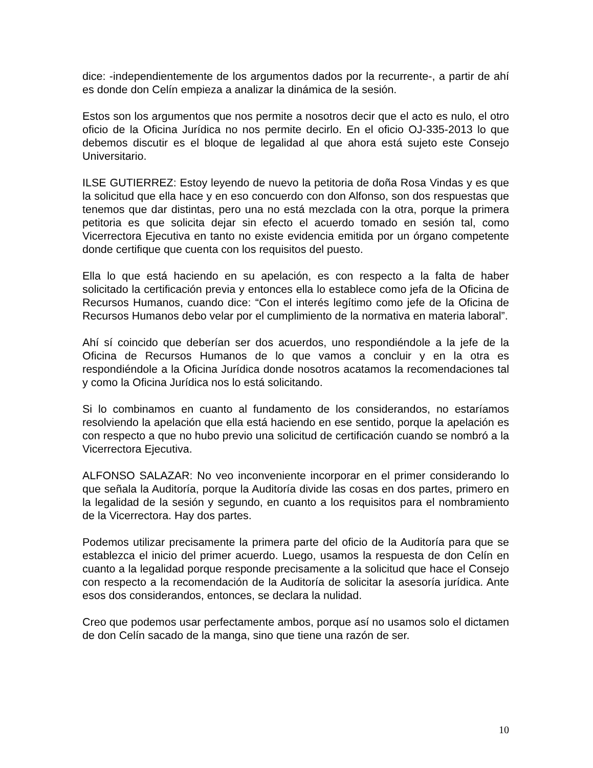dice: -independientemente de los argumentos dados por la recurrente-, a partir de ahí es donde don Celín empieza a analizar la dinámica de la sesión.
Estos son los argumentos que nos permite a nosotros decir que el acto es nulo, el otro oficio de la Oficina Jurídica no nos permite decirlo. En el oficio OJ-335-2013 lo que debemos discutir es el bloque de legalidad al que ahora está sujeto este Consejo Universitario.
ILSE GUTIERREZ: Estoy leyendo de nuevo la petitoria de doña Rosa Vindas y es que la solicitud que ella hace y en eso concuerdo con don Alfonso, son dos respuestas que tenemos que dar distintas, pero una no está mezclada con la otra, porque la primera petitoria es que solicita dejar sin efecto el acuerdo tomado en sesión tal, como Vicerrectora Ejecutiva en tanto no existe evidencia emitida por un órgano competente donde certifique que cuenta con los requisitos del puesto.
Ella lo que está haciendo en su apelación, es con respecto a la falta de haber solicitado la certificación previa y entonces ella lo establece como jefa de la Oficina de Recursos Humanos, cuando dice: “Con el interés legítimo como jefe de la Oficina de Recursos Humanos debo velar por el cumplimiento de la normativa en materia laboral”.
Ahí sí coincido que deberían ser dos acuerdos, uno respondiéndole a la jefe de la Oficina de Recursos Humanos de lo que vamos a concluir y en la otra es respondiéndole a la Oficina Jurídica donde nosotros acatamos la recomendaciones tal y como la Oficina Jurídica nos lo está solicitando.
Si lo combinamos en cuanto al fundamento de los considerandos, no estaríamos resolviendo la apelación que ella está haciendo en ese sentido, porque la apelación es con respecto a que no hubo previo una solicitud de certificación cuando se nombró a la Vicerrectora Ejecutiva.
ALFONSO SALAZAR: No veo inconveniente incorporar en el primer considerando lo que señala la Auditoría, porque la Auditoría divide las cosas en dos partes, primero en la legalidad de la sesión y segundo, en cuanto a los requisitos para el nombramiento de la Vicerrectora. Hay dos partes.
Podemos utilizar precisamente la primera parte del oficio de la Auditoría para que se establezca el inicio del primer acuerdo. Luego, usamos la respuesta de don Celín en cuanto a la legalidad porque responde precisamente a la solicitud que hace el Consejo con respecto a la recomendación de la Auditoría de solicitar la asesoría jurídica. Ante esos dos considerandos, entonces, se declara la nulidad.
Creo que podemos usar perfectamente ambos, porque así no usamos solo el dictamen de don Celín sacado de la manga, sino que tiene una razón de ser.
10